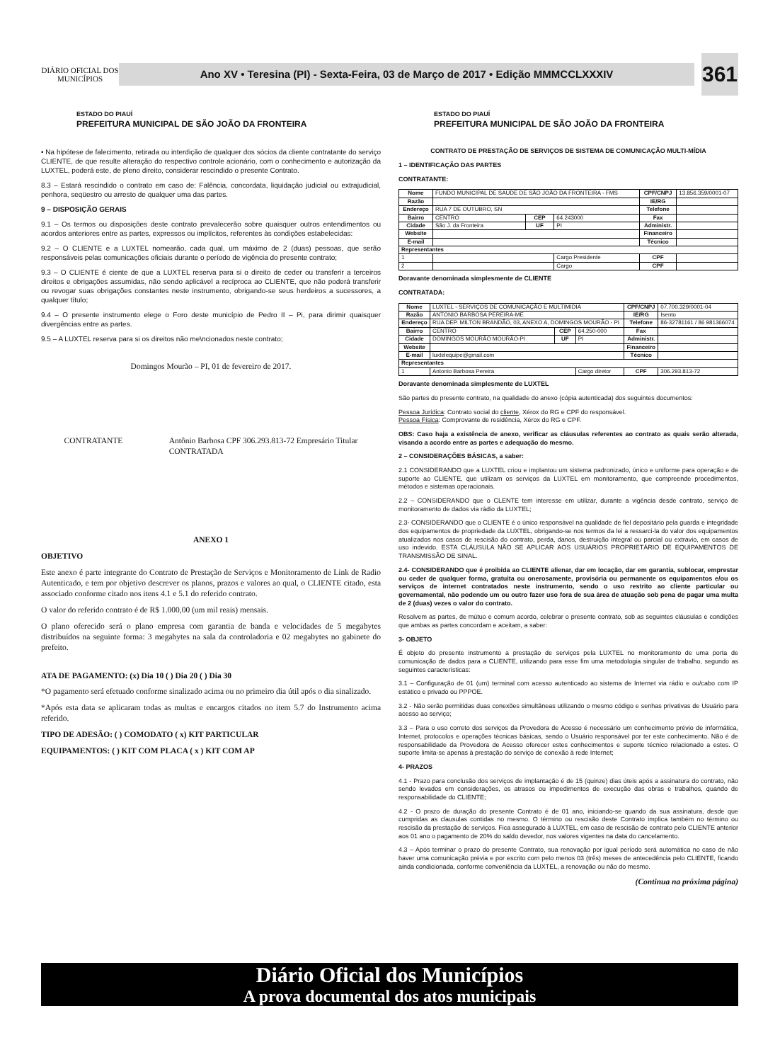DIÁRIO OFICIAL DOS MUNICÍPIOS
Ano XV • Teresina (PI) - Sexta-Feira, 03 de Março de 2017 • Edição MMMCCLXXXIV
361
ESTADO DO PIAUÍ
PREFEITURA MUNICIPAL DE SÃO JOÃO DA FRONTEIRA
• Na hipótese de falecimento, retirada ou interdição de qualquer dos sócios da cliente contratante do serviço CLIENTE, de que resulte alteração do respectivo controle acionário, com o conhecimento e autorização da LUXTEL, poderá este, de pleno direito, considerar rescindido o presente Contrato.
8.3 – Estará rescindido o contrato em caso de: Falência, concordata, liquidação judicial ou extrajudicial, penhora, seqüestro ou arresto de qualquer uma das partes.
9 – DISPOSIÇÃO GERAIS
9.1 – Os termos ou disposições deste contrato prevalecerão sobre quaisquer outros entendimentos ou acordos anteriores entre as partes, expressos ou implícitos, referentes às condições estabelecidas:
9.2 – O CLIENTE e a LUXTEL nomearão, cada qual, um máximo de 2 (duas) pessoas, que serão responsáveis pelas comunicações oficiais durante o período de vigência do presente contrato;
9.3 – O CLIENTE é ciente de que a LUXTEL reserva para si o direito de ceder ou transferir a terceiros direitos e obrigações assumidas, não sendo aplicável a recíproca ao CLIENTE, que não poderá transferir ou revogar suas obrigações constantes neste instrumento, obrigando-se seus herdeiros a sucessores, a qualquer título;
9.4 – O presente instrumento elege o Foro deste município de Pedro II – Pi, para dirimir quaisquer divergências entre as partes.
9.5 – A LUXTEL reserva para si os direitos não me\ncionados neste contrato;
Domingos Mourão – PI, 01 de fevereiro de 2017.
CONTRATANTE Antônio Barbosa CPF 306.293.813-72 Empresário Titular
CONTRATADA
ANEXO 1
OBJETIVO
Este anexo é parte integrante do Contrato de Prestação de Serviços e Monitoramento de Link de Radio Autenticado, e tem por objetivo descrever os planos, prazos e valores ao qual, o CLIENTE citado, esta associado conforme citado nos itens 4.1 e 5.1 do referido contrato.
O valor do referido contrato é de R$ 1.000,00 (um mil reais) mensais.
O plano oferecido será o plano empresa com garantia de banda e velocidades de 5 megabytes distribuídos na seguinte forma: 3 megabytes na sala da controladoria e 02 megabytes no gabinete do prefeito.
ATA DE PAGAMENTO: (x) Dia 10 ( ) Dia 20 ( ) Dia 30
*O pagamento será efetuado conforme sinalizado acima ou no primeiro dia útil após o dia sinalizado.
*Após esta data se aplicaram todas as multas e encargos citados no item 5.7 do Instrumento acima referido.
TIPO DE ADESÃO: ( ) COMODATO ( x) KIT PARTICULAR
EQUIPAMENTOS: ( ) KIT COM PLACA ( x ) KIT COM AP
ESTADO DO PIAUÍ
PREFEITURA MUNICIPAL DE SÃO JOÃO DA FRONTEIRA
CONTRATO DE PRESTAÇÃO DE SERVIÇOS DE SISTEMA DE COMUNICAÇÃO MULTI-MÍDIA
1 – IDENTIFICAÇÃO DAS PARTES
CONTRATANTE:
| Nome | FUNDO MUNICIPAL DE SAUDE DE SÃO JOÃO DA FRONTEIRA - FMS | | | CPF/CNPJ | 13.856.359/0001-07 |
| Razão | | | | IE/RG | |
| Endereço | RUA 7 DE OUTUBRO, SN | | | Telefone | |
| Bairro | CENTRO | CEP | 64.243000 | Fax | |
| Cidade | São J. da Fronteira | UF | PI | Administr. | |
| Website | | | | Financeiro | |
| E-mail | | | | Técnico | |
| Representantes | | | | | |
| 1 | | | Cargo Presidente | CPF | |
| 2 | | | Cargo | CPF | |
Doravante denominada simplesmente de CLIENTE
CONTRATADA:
| Nome | LUXTEL - SERVIÇOS DE COMUNICAÇÃO E MULTIMIDIA | | | CPF/CNPJ | 07.700.329/0001-04 |
| Razão | ANTONIO BARBOSA PEREIRA-ME | | | IE/RG | Isento |
| Endereço | RUA DEP. MILTON BRANDÃO, 03, ANEXO A, DOMINGOS MOURÃO - PI | | | Telefone | 86-32781161 / 86 981366074 |
| Bairro | CENTRO | CEP | 64.250-000 | Fax | |
| Cidade | DOMINGOS MOURÃO MOURÃO-PI | UF | PI | Administr. | |
| Website | | | | Financeiro | |
| E-mail | luxtelequipe@gmail.com | | | Técnico | |
| Representantes | | | | | |
| 1 | Antonio Barbosa Pereira | | Cargo diretor | CPF | 306.293.813-72 |
Doravante denominada simplesmente de LUXTEL
São partes do presente contrato, na qualidade do anexo (cópia autenticada) dos seguintes documentos:
Pessoa Jurídica: Contrato social do cliente, Xérox do RG e CPF do responsável.
Pessoa Física: Comprovante de residência, Xérox do RG e CPF.
OBS: Caso haja a existência de anexo, verificar as cláusulas referentes ao contrato as quais serão alterada, visando a acordo entre as partes e adequação do mesmo.
2 – CONSIDERAÇÕES BÁSICAS, a saber:
2.1 CONSIDERANDO que a LUXTEL criou e implantou um sistema padronizado, único e uniforme para operação e de suporte ao CLIENTE, que utilizam os serviços da LUXTEL em monitoramento, que compreende procedimentos, métodos e sistemas operacionais.
2.2 – CONSIDERANDO que o CLENTE tem interesse em utilizar, durante a vigência desde contrato, serviço de monitoramento de dados via rádio da LUXTEL;
2.3- CONSIDERANDO que o CLIENTE é o único responsável na qualidade de fiel depositário pela guarda e integridade dos equipamentos de propriedade da LUXTEL, obrigando-se nos termos da lei a ressarci-la do valor dos equipamentos atualizados nos casos de rescisão do contrato, perda, danos, destruição integral ou parcial ou extravio, em casos de uso indevido. ESTA CLÁUSULA NÃO SE APLICAR AOS USUÁRIOS PROPRIETÁRIO DE EQUIPAMENTOS DE TRANSMISSÃO DE SINAL.
2.4- CONSIDERANDO que é proibida ao CLIENTE alienar, dar em locação, dar em garantia, sublocar, emprestar ou ceder de qualquer forma, gratuita ou onerosamente, provisória ou permanente os equipamentos e/ou os serviços de internet contratados neste instrumento, sendo o uso restrito ao cliente particular ou governamental, não podendo um ou outro fazer uso fora de sua área de atuação sob pena de pagar uma multa de 2 (duas) vezes o valor do contrato.
Resolvem as partes, de mútuo e comum acordo, celebrar o presente contrato, sob as seguintes cláusulas e condições que ambas as partes concordam e aceitam, a saber:
3- OBJETO
É objeto do presente instrumento a prestação de serviços pela LUXTEL no monitoramento de uma porta de comunicação de dados para a CLIENTE, utilizando para esse fim uma metodologia singular de trabalho, segundo as seguintes características:
3.1 – Configuração de 01 (um) terminal com acesso autenticado ao sistema de Internet via rádio e ou/cabo com IP estático e privado ou PPPOE.
3.2 - Não serão permitidas duas conexões simultâneas utilizando o mesmo código e senhas privativas de Usuário para acesso ao serviço;
3.3 – Para o uso correto dos serviços da Provedora de Acesso é necessário um conhecimento prévio de informática, Internet, protocolos e operações técnicas básicas, sendo o Usuário responsável por ter este conhecimento. Não é de responsabilidade da Provedora de Acesso oferecer estes conhecimentos e suporte técnico relacionado a estes. O suporte limita-se apenas à prestação do serviço de conexão à rede Internet;
4- PRAZOS
4.1 - Prazo para conclusão dos serviços de implantação é de 15 (quinze) dias úteis após a assinatura do contrato, não sendo levados em considerações, os atrasos ou impedimentos de execução das obras e trabalhos, quando de responsabilidade do CLIENTE;
4.2 - O prazo de duração do presente Contrato é de 01 ano, iniciando-se quando da sua assinatura, desde que cumpridas as clausulas contidas no mesmo. O término ou rescisão deste Contrato implica também no término ou rescisão da prestação de serviços. Fica assegurado à LUXTEL, em caso de rescisão de contrato pelo CLIENTE anterior aos 01 ano o pagamento de 20% do saldo devedor, nos valores vigentes na data do cancelamento.
4.3 – Após terminar o prazo do presente Contrato, sua renovação por igual período será automática no caso de não haver uma comunicação prévia e por escrito com pelo menos 03 (três) meses de antecedência pelo CLIENTE, ficando ainda condicionada, conforme conveniência da LUXTEL, a renovação ou não do mesmo.
(Continua na próxima página)
Diário Oficial dos Municípios
A prova documental dos atos municipais